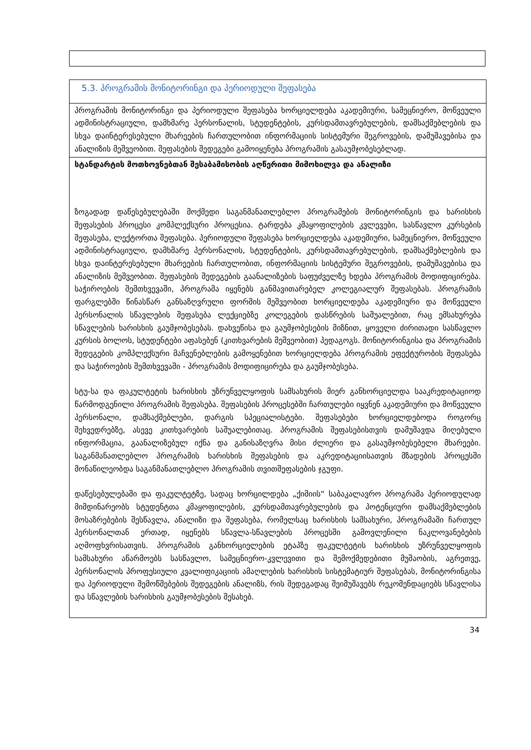| 5.3. პროგრამის მონიტორინგი და პერიოდული შეფასება |
| პროგრამის მონიტორინგი და პერიოდული შეფასება ხორციელდება აკადემიური, სამეცნიერო, მოწვეული ადმინისტრაციული, დამხმარე პერსონალის, სტუდენტების, კურსდამთავრებულების, დამსაქმებლების და სხვა დაინტერესებული მხარეების ჩართულობით ინფორმაციის სისტემური შეგროვების, დამუშავებისა და ანალიზის მეშვეობით. შეფასების შედეგები გამოიყენება პროგრამის გასაუმჯობესებლად. |
| სტანდარტის მოთხოვნებთან შესაბამისობის აღწერითი მიმოხილვა და ანალიზი ზოგადად დაწესებულებაში მოქმედი საგანმანათლებლო პროგრამების მონიტორინგის და ხარისხის შეფასების პროცესი კომპლექსური პროცესია. ტარდება კმაყოფილების კვლევები, სასწავლო კურსების შეფასება, ლექტორთა შეფასება. პერიოდული შეფასება ხორციელდება აკადემიური, სამეცნიერო, მოწვეული ადმინისტრაციული, დამხმარე პერსონალის, სტუდენტების, კურსდამთავრებულების, დამსაქმებლების და სხვა დაინტერესებული მხარეების ჩართულობით, ინფორმაციის სისტემური შეგროვების, დამუშავებისა და ანალიზის მეშვეობით. შეფასების შედეგების გაანალიზების საფუძველზე ხდება პროგრამის მოდიფიცირება. საჭიროების შემთხვევაში, პროგრამა იყენებს განმავითარებელ კოლეგიალურ შეფასებას. პროგრამის ფარგლებში წინასწარ განსაზღვრული ფორმის მეშვეობით ხორციელდება აკადემიური და მოწვეული პერსონალის სწავლების შეფასება ლექციებზე კოლეგების დასწრების საშუალებით, რაც ემსახურება სწავლების ხარისხის გაუმჯობესებას. დახვეწისა და გაუმჯობესების მიზნით, ყოველი ძირითადი სასწავლო კურსის ბოლოს, სტუდენტები აფასებენ (კითხვარების მეშვეობით) პედაგოგს. მონიტორინგისა და პროგრამის შედეგების კომპლექსური მაჩვენებლების გამოყენებით ხორციელდება პროგრამის ეფექტურობის შეფასება და საჭიროების შემთხვევაში - პროგრამის მოდიფიცირება და გაუმჯობესება. სტუ-სა და ფაკულტეტის ხარისხის უზრუნველყოფის სამსახურის მიერ განხორციელდა სააკრედიტაციოდ წარმოდგენილი პროგრამის შეფასება. შეფასების პროცესებში ჩართულები იყვნენ აკადემიური და მოწვეული პერსონალი, დამსაქმებლები, დარგის სპეციალისტები. შეფასებები ხორციელდებოდა როგორც შეხვედრებზე, ასევე კითხვარების საშუალებითაც. პროგრამის შეფასებისთვის დამუშავდა მიღებული ინფორმაცია, გაანალიზებულ იქნა და განისაზღვრა მისი ძლიერი და გასაუმჯობესებელი მხარეები. საგანმანათლებლო პროგრამის ხარისხის შეფასების და აკრედიტაციისათვის მზადების პროცესში მონაწილეობდა საგანმანათლებლო პროგრამის თვითშეფასების ჯგუფი. დაწესებულებაში და ფაკულტეტზე, სადაც ხორცილდება „ქიმიის“ საბაკალავრო პროგრამა პერიოდულად მიმდინარეობს სტუდენტთა კმაყოფილების, კურსდამთავრებულების და პოტენციური დამსაქმებლების მოსაზრებების შესწავლა, ანალიზი და შეფასება, რომელსაც ხარისხის სამსახური, პროგრამაში ჩართულ პერსონალთან ერთად, იყენებს სწავლა-სწავლების პროცესში გამოვლენილი ნაკლოვანებების აღმოფხვრისათვის. პროგრამის განხორციელების ეტაპზე ფაკულტეტის ხარისხის უზრუნველყოფის სამსახური აწარმოებს სასწავლო, სამეცნიერო-კვლევითი და შემოქმედებითი მუშაობის, აგრეთვე, პერსონალის პროფესიული კვალიფიკაციის ამაღლების ხარისხის სისტემატიურ შეფასებას, მონიტორინგისა და პერიოდული შემოწმებების შედეგების ანალიზს, რის შედეგადაც შეიმუშავებს რეკომენდაციებს სწავლისა და სწავლების ხარისხის გაუმჯობესების შესახებ. |
34